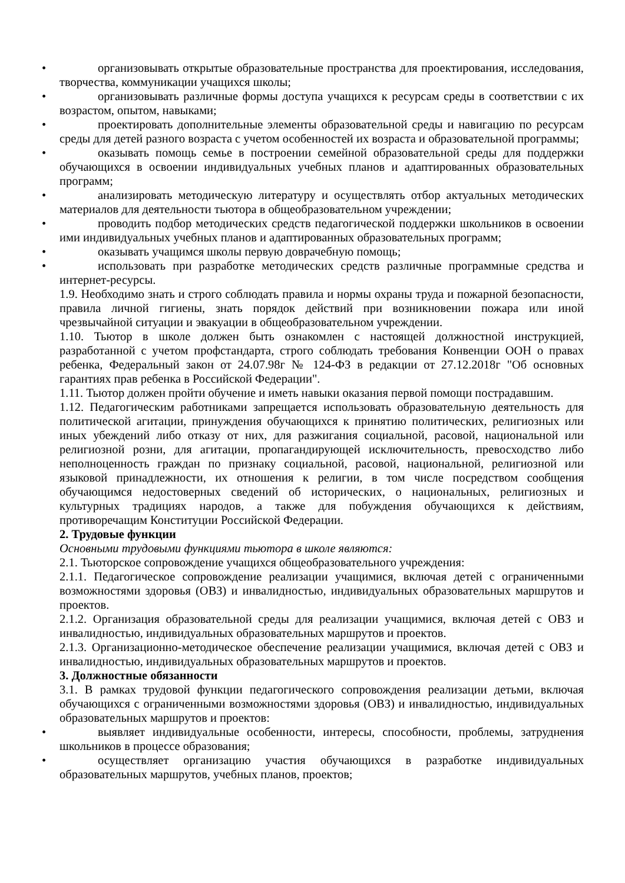•
организовывать открытые образовательные пространства для проектирования, исследования, творчества, коммуникации учащихся школы;
•
организовывать различные формы доступа учащихся к ресурсам среды в соответствии с их возрастом, опытом, навыками;
•
проектировать дополнительные элементы образовательной среды и навигацию по ресурсам среды для детей разного возраста с учетом особенностей их возраста и образовательной программы;
•
оказывать помощь семье в построении семейной образовательной среды для поддержки обучающихся в освоении индивидуальных учебных планов и адаптированных образовательных программ;
•
анализировать методическую литературу и осуществлять отбор актуальных методических материалов для деятельности тьютора в общеобразовательном учреждении;
•
проводить подбор методических средств педагогической поддержки школьников в освоении ими индивидуальных учебных планов и адаптированных образовательных программ;
•
оказывать учащимся школы первую доврачебную помощь;
•
использовать при разработке методических средств различные программные средства и интернет-ресурсы.
1.9. Необходимо знать и строго соблюдать правила и нормы охраны труда и пожарной безопасности, правила личной гигиены, знать порядок действий при возникновении пожара или иной чрезвычайной ситуации и эвакуации в общеобразовательном учреждении.
1.10. Тьютор в школе должен быть ознакомлен с настоящей должностной инструкцией, разработанной с учетом профстандарта, строго соблюдать требования Конвенции ООН о правах ребенка, Федеральный закон от 24.07.98г № 124-ФЗ в редакции от 27.12.2018г "Об основных гарантиях прав ребенка в Российской Федерации".
1.11. Тьютор должен пройти обучение и иметь навыки оказания первой помощи пострадавшим.
1.12. Педагогическим работниками запрещается использовать образовательную деятельность для политической агитации, принуждения обучающихся к принятию политических, религиозных или иных убеждений либо отказу от них, для разжигания социальной, расовой, национальной или религиозной розни, для агитации, пропагандирующей исключительность, превосходство либо неполноценность граждан по признаку социальной, расовой, национальной, религиозной или языковой принадлежности, их отношения к религии, в том числе посредством сообщения обучающимся недостоверных сведений об исторических, о национальных, религиозных и культурных традициях народов, а также для побуждения обучающихся к действиям, противоречащим Конституции Российской Федерации.
2. Трудовые функции
Основными трудовыми функциями тьютора в школе являются:
2.1. Тьюторское сопровождение учащихся общеобразовательного учреждения:
2.1.1. Педагогическое сопровождение реализации учащимися, включая детей с ограниченными возможностями здоровья (ОВЗ) и инвалидностью, индивидуальных образовательных маршрутов и проектов.
2.1.2. Организация образовательной среды для реализации учащимися, включая детей с ОВЗ и инвалидностью, индивидуальных образовательных маршрутов и проектов.
2.1.3. Организационно-методическое обеспечение реализации учащимися, включая детей с ОВЗ и инвалидностью, индивидуальных образовательных маршрутов и проектов.
3. Должностные обязанности
3.1. В рамках трудовой функции педагогического сопровождения реализации детьми, включая обучающихся с ограниченными возможностями здоровья (ОВЗ) и инвалидностью, индивидуальных образовательных маршрутов и проектов:
•
выявляет индивидуальные особенности, интересы, способности, проблемы, затруднения школьников в процессе образования;
•
осуществляет организацию участия обучающихся в разработке индивидуальных образовательных маршрутов, учебных планов, проектов;